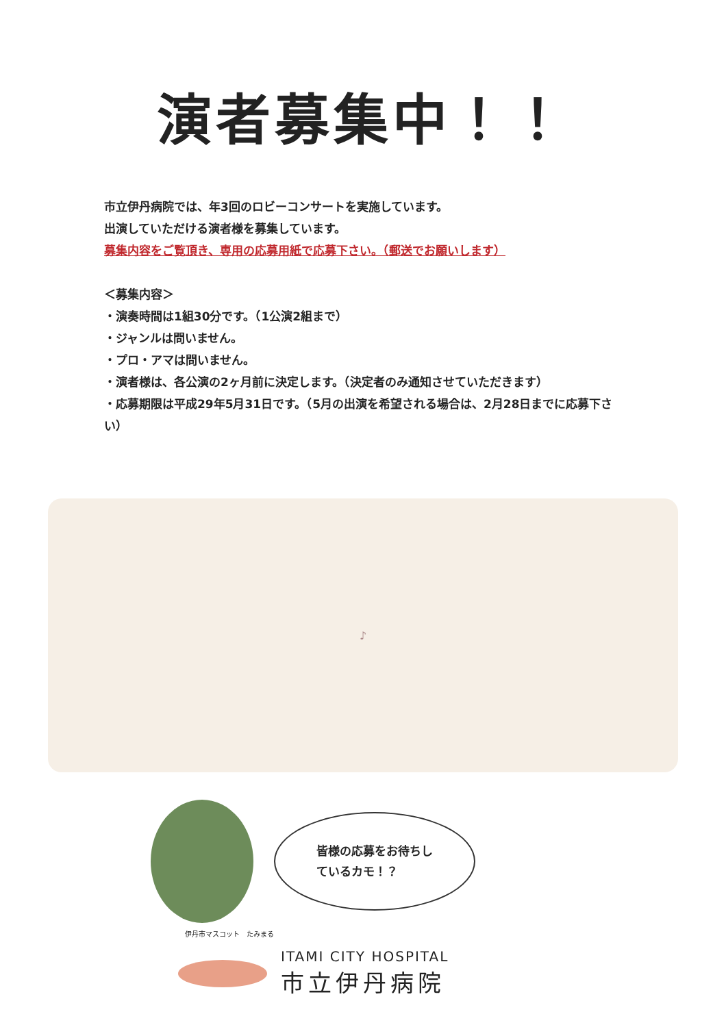演者募集中！！
市立伊丹病院では、年3回のロビーコンサートを実施しています。
出演していただける演者様を募集しています。
募集内容をご覧頂き、専用の応募用紙で応募下さい。（郵送でお願いします）
＜募集内容＞
・演奏時間は1組30分です。（1公演2組まで）
・ジャンルは問いません。
・プロ・アマは問いません。
・演者様は、各公演の2ヶ月前に決定します。（決定者のみ通知させていただきます）
・応募期限は平成29年5月31日です。（5月の出演を希望される場合は、2月28日までに応募下さい）
♪
皆様の応募をお待ちし
ているカモ！？
伊丹市マスコット　たみまる
ITAMI CITY HOSPITAL
市立伊丹病院